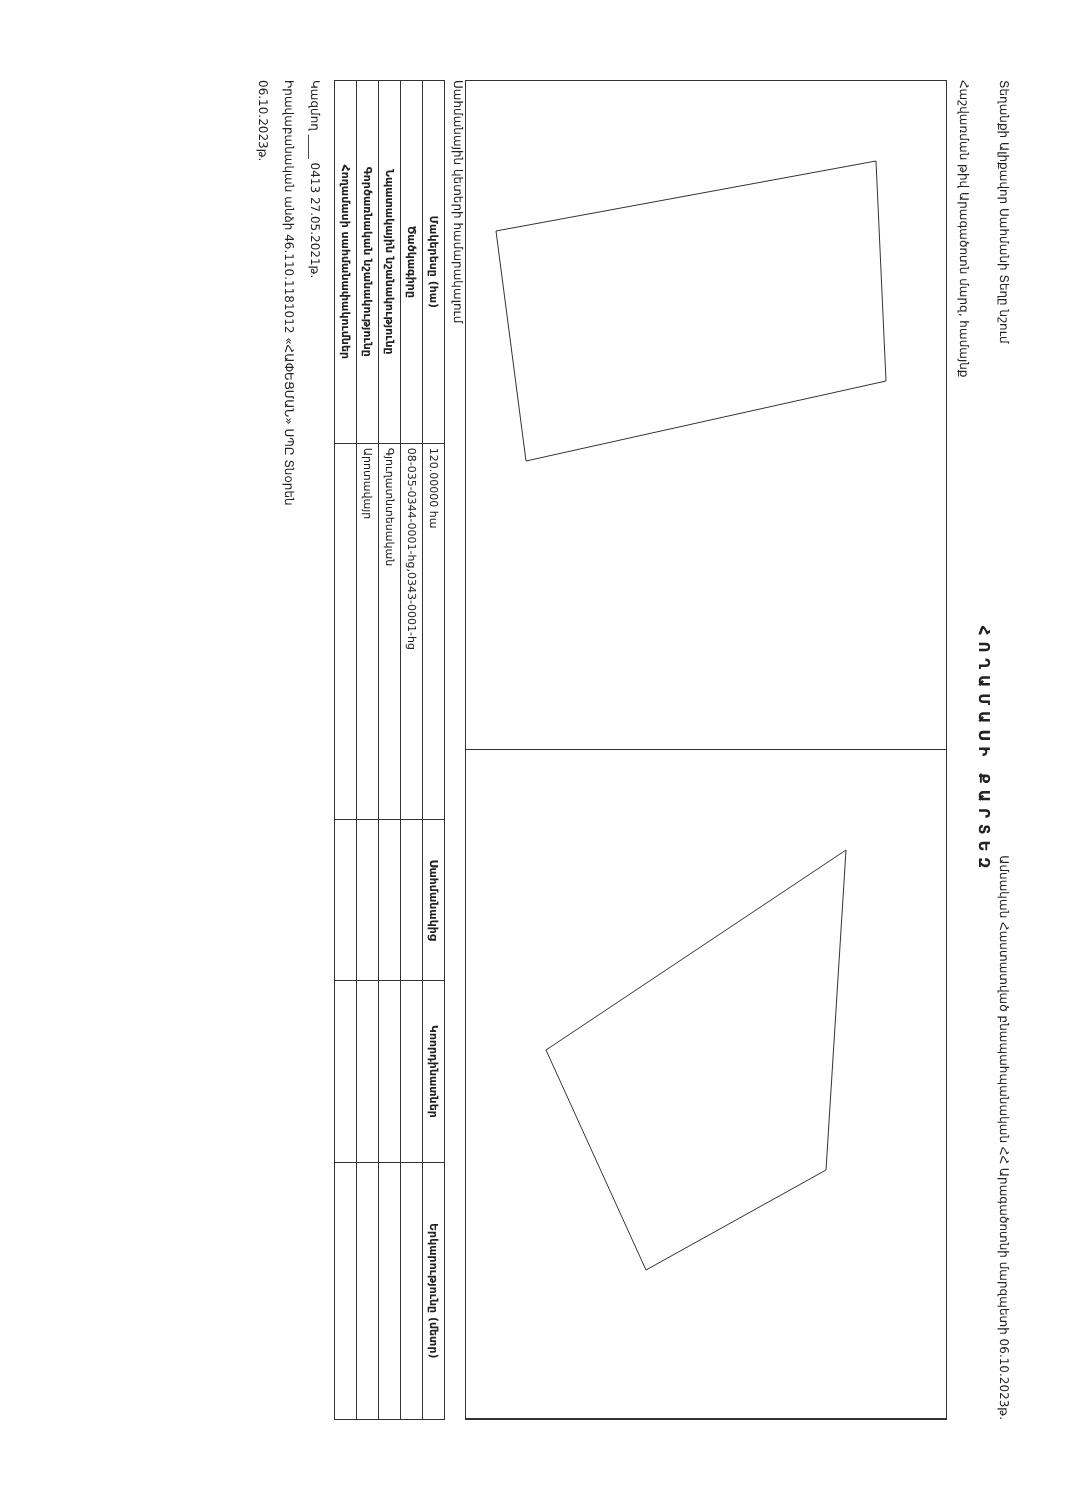Տեղանքի Ալիքավոր Սահմանի Տեղը նշում
Ամսական Հաստատված բնապահպանական ՀՀ Արագածոտնի մարզպետի 06.10.2023թ.
ՀՈՂԱՄԱՍԻ ՔԱՐՏԵԶ
Հաշվառման թիվ Արագածոտն մարզ, համայնք
Սահմանային կետերի համարակալում
| Մակերեսը (հա) | 120.00000 հա | Սահմանակից | Կոորդինատներ | Երկարությունը (մետր) |
| Ծածկագիրը | 08-035-0344-0001-hg,0343-0001-hg | | | |
| Նպատակային նշանակությունը | Գյուղատնտեսական | | | |
| Գործառնական նշանակությունը | Արոտավայր | | | |
| Հողամասի սահմանափակումներ | | | | |
Կազմող ____ 0413 27.05.2021թ.
Իրավաբանական անձի 46.110.1181012 «ՀԱՓԵՑՄԱՆ» ՍՊԸ Տնօրեն
06.10.2023թ.